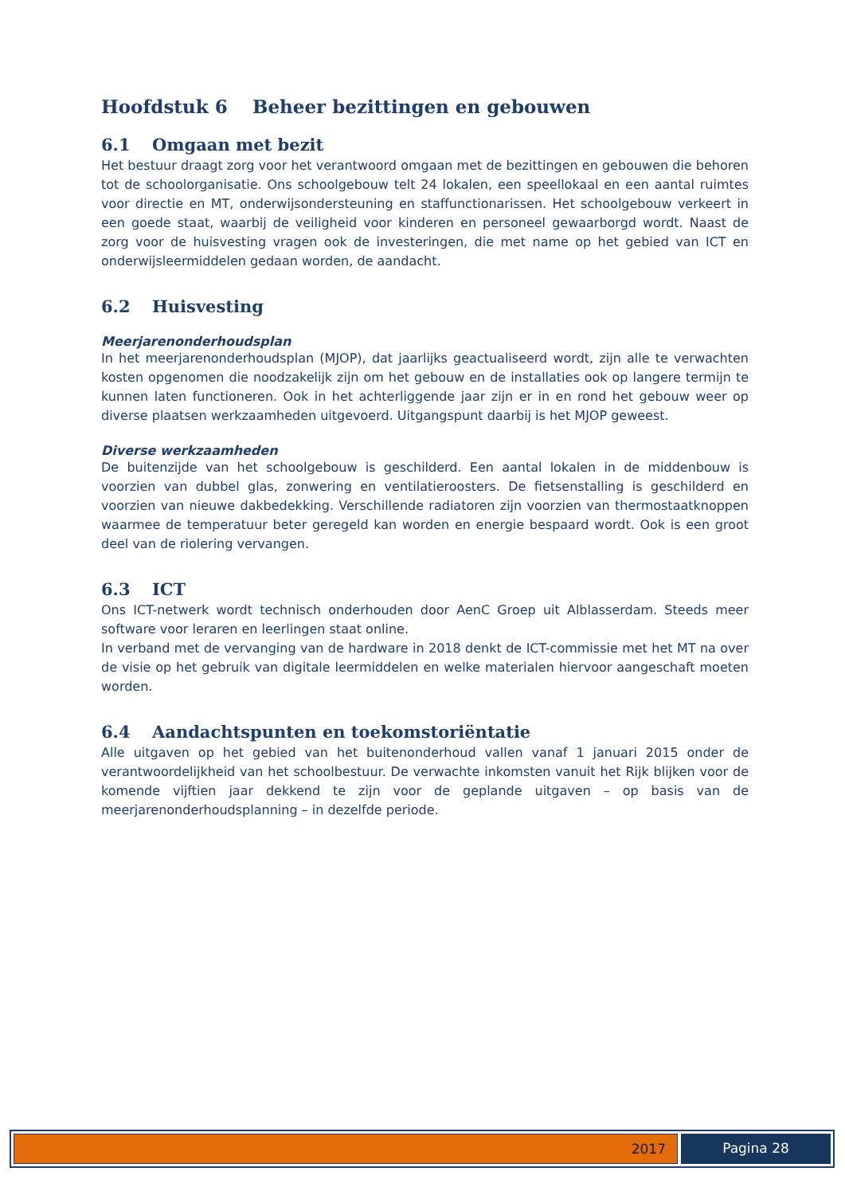Hoofdstuk 6 Beheer bezittingen en gebouwen
6.1 Omgaan met bezit
Het bestuur draagt zorg voor het verantwoord omgaan met de bezittingen en gebouwen die behoren tot de schoolorganisatie. Ons schoolgebouw telt 24 lokalen, een speellokaal en een aantal ruimtes voor directie en MT, onderwijsondersteuning en staffunctionarissen. Het schoolgebouw verkeert in een goede staat, waarbij de veiligheid voor kinderen en personeel gewaarborgd wordt. Naast de zorg voor de huisvesting vragen ook de investeringen, die met name op het gebied van ICT en onderwijsleermiddelen gedaan worden, de aandacht.
6.2 Huisvesting
Meerjarenonderhoudsplan
In het meerjarenonderhoudsplan (MJOP), dat jaarlijks geactualiseerd wordt, zijn alle te verwachten kosten opgenomen die noodzakelijk zijn om het gebouw en de installaties ook op langere termijn te kunnen laten functioneren. Ook in het achterliggende jaar zijn er in en rond het gebouw weer op diverse plaatsen werkzaamheden uitgevoerd. Uitgangspunt daarbij is het MJOP geweest.
Diverse werkzaamheden
De buitenzijde van het schoolgebouw is geschilderd. Een aantal lokalen in de middenbouw is voorzien van dubbel glas, zonwering en ventilatieroosters. De fietsenstalling is geschilderd en voorzien van nieuwe dakbedekking. Verschillende radiatoren zijn voorzien van thermostaatknoppen waarmee de temperatuur beter geregeld kan worden en energie bespaard wordt. Ook is een groot deel van de riolering vervangen.
6.3 ICT
Ons ICT-netwerk wordt technisch onderhouden door AenC Groep uit Alblasserdam. Steeds meer software voor leraren en leerlingen staat online.
In verband met de vervanging van de hardware in 2018 denkt de ICT-commissie met het MT na over de visie op het gebruik van digitale leermiddelen en welke materialen hiervoor aangeschaft moeten worden.
6.4 Aandachtspunten en toekomstoriëntatie
Alle uitgaven op het gebied van het buitenonderhoud vallen vanaf 1 januari 2015 onder de verantwoordelijkheid van het schoolbestuur. De verwachte inkomsten vanuit het Rijk blijken voor de komende vijftien jaar dekkend te zijn voor de geplande uitgaven – op basis van de meerjarenonderhoudsplanning – in dezelfde periode.
2017 Pagina 28